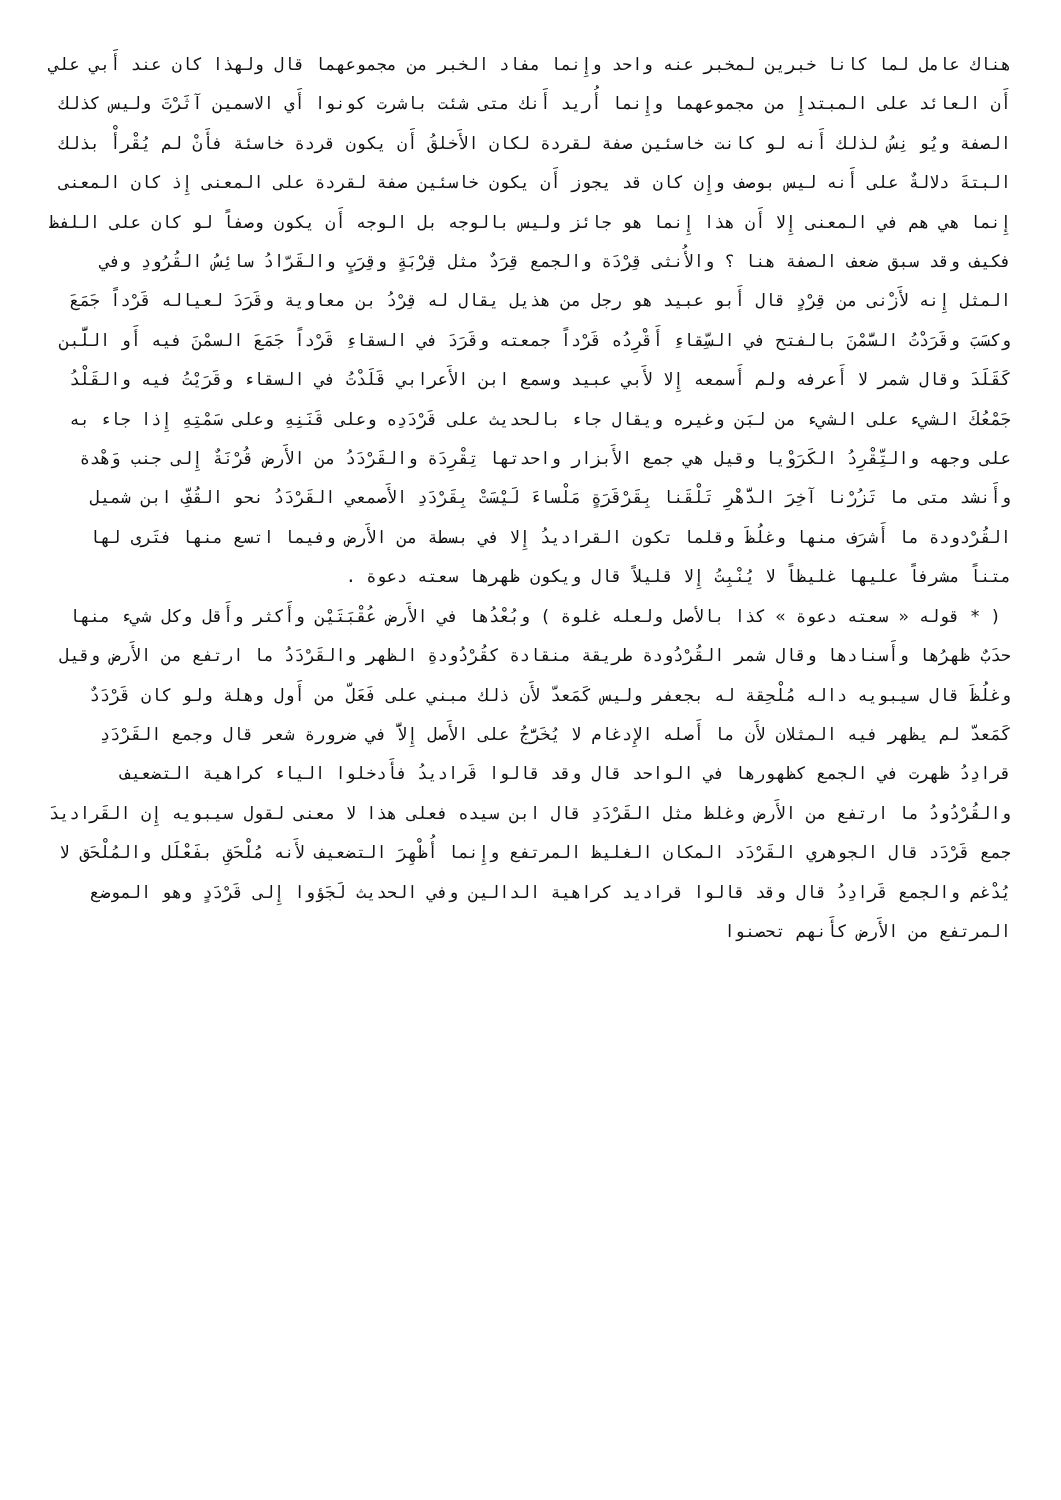هناك عامل لما كانا خبرين لمخبر عنه واحد وإِنما مفاد الخبر من مجموعهما قال ولهذا كان عند أَبي علي أَن العائد على المبتدإِ من مجموعهما وإِنما أُريد أَنك متى شئت باشرت كونوا أَي الاسمين آثَرْتَ وليس كذلك الصفة ويُو نِسُ لذلك أَنه لو كانت خاسئين صفة لقردة لكان الأَخلقُ أَن يكون قردة خاسئة فأَنْ لم يُقْرأْ بذلك البتةَ دلالةٌ على أَنه ليس بوصف وإِن كان قد يجوز أَن يكون خاسئين صفة لقردة على المعنى إِذ كان المعنى إِنما هي هم في المعنى إِلا أَن هذا إِنما هو جائز وليس بالوجه بل الوجه أَن يكون وصفاً لو كان على اللفظ فكيف وقد سبق ضعف الصفة هنا ؟ والأُنثى قِرْدَة والجمع قِرَدٌ مثل قِرْبَةٍ وقِرَبٍ والقَرّادُ سائِسُ القُرُودِ وفي المثل إِنه لأَزْنى من قِرْدٍ قال أَبو عبيد هو رجل من هذيل يقال له قِرْدُ بن معاوية وقَرَدَ لعياله قَرْداً جَمَعَ وكسَبَ وقَرَدْتُ السَّمْنَ بالفتح في السِّقاءِ أَقْرِدُه قَرْداً جمعته وقَرَدَ في السقاءِ قَرْداً جَمَعَ السمْنَ فيه أَو اللَّبن كَقَلَدَ وقال شمر لا أَعرفه ولم أَسمعه إِلا لأَبي عبيد وسمع ابن الأَعرابي قَلَدْتُ في السقاء وقَرَيْتُ فيه والقَلْدُ جَمْعُكَ الشيء على الشيء من لبَن وغيره ويقال جاء بالحديث على قَرْدَدِه وعلى قَنَنِهِ وعلى سَمْتِهِ إِذا جاء به على وجهه والتِّقْرِدُ الكَرَوْيا وقيل هي جمع الأَبزار واحدتها تِقْرِدَة والقَرْدَدُ من الأَرض قُرْنَةٌ إِلى جنب وَهْدة وأَنشد متى ما تَزُرْنا آخِرَ الدَّهْرِ تَلْقَنا بِقَرْقَرَةٍ مَلْساءَ لَيْسَتْ بِقَرْدَدِ الأَصمعي القَرْدَدُ نحو القُفِّ ابن شميل القُرْدودة ما أَشرَف منها وغلُظَ وقلما تكون القراديدُ إِلا في بسطة من الأَرض وفيما اتسع منها فتَرى لها متناً مشرفاً عليها غليظاً لا يُنْبِتُ إِلا قليلاً قال ويكون ظهرها سعته دعوة .
( * قوله « سعته دعوة » كذا بالأصل ولعله غلوة ) وبُعْدُها في الأَرض عُقْبَتَيْن وأَكثر وأَقل وكل شيء منها حدَبٌ ظهرُها وأَسنادها وقال شمر القُرْدُودة طريقة منقادة كقُرْدُودةِ الظهر والقَرْدَدُ ما ارتفع من الأَرض وقيل وغلُظَ قال سيبويه داله مُلْحِقة له بجعفر وليس كَمَعدّ لأَن ذلك مبني على فَعَلّ من أَول وهلة ولو كان قَرْدَدٌ كَمَعدّ لم يظهر فيه المثلان لأَن ما أَصله الإِدغام لا يُخَرَّجُ على الأَصل إِلاَّ في ضرورة شعر قال وجمع القَرْدَدِ قرادِدُ ظهرت في الجمع كظهورها في الواحد قال وقد قالوا قَراديدُ فأَدخلوا الياء كراهية التضعيف والقُرْدُودُ ما ارتفع من الأَرض وغلظ مثل القَرْدَدِ قال ابن سيده فعلى هذا لا معنى لقول سيبويه إِن القَراديدَ جمع قَرْدَد قال الجوهري القَرْدَد المكان الغليظ المرتفع وإِنما أُظْهِرَ التضعيف لأَنه مُلْحَقِ بفَعْلَل والمُلْحَق لا يُدْغم والجمع قَرادِدُ قال وقد قالوا قراديد كراهية الدالين وفي الحديث لَجَؤوا إِلى قَرْدَدٍ وهو الموضع المرتفع من الأَرض كأَنهم تحصنوا